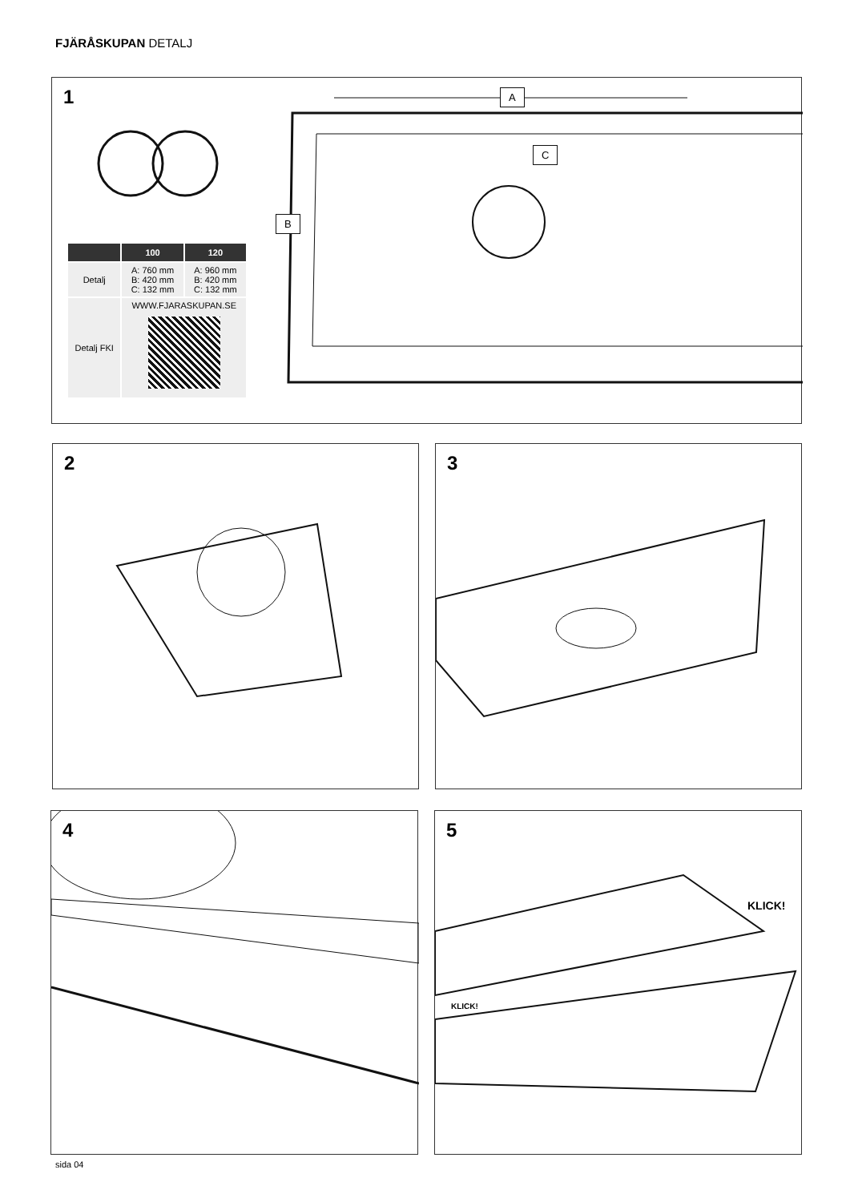FJÄRÅSKUPAN DETALJ
1
A
C
B
| | 100 | 120 |
| --- | --- | --- |
| Detalj | A: 760 mm B: 420 mm C: 132 mm | A: 960 mm B: 420 mm C: 132 mm |
| Detalj FKI | WWW.FJARASKUPAN.SE | |
2 3
4
5
KLICK!
KLICK!
sida 04